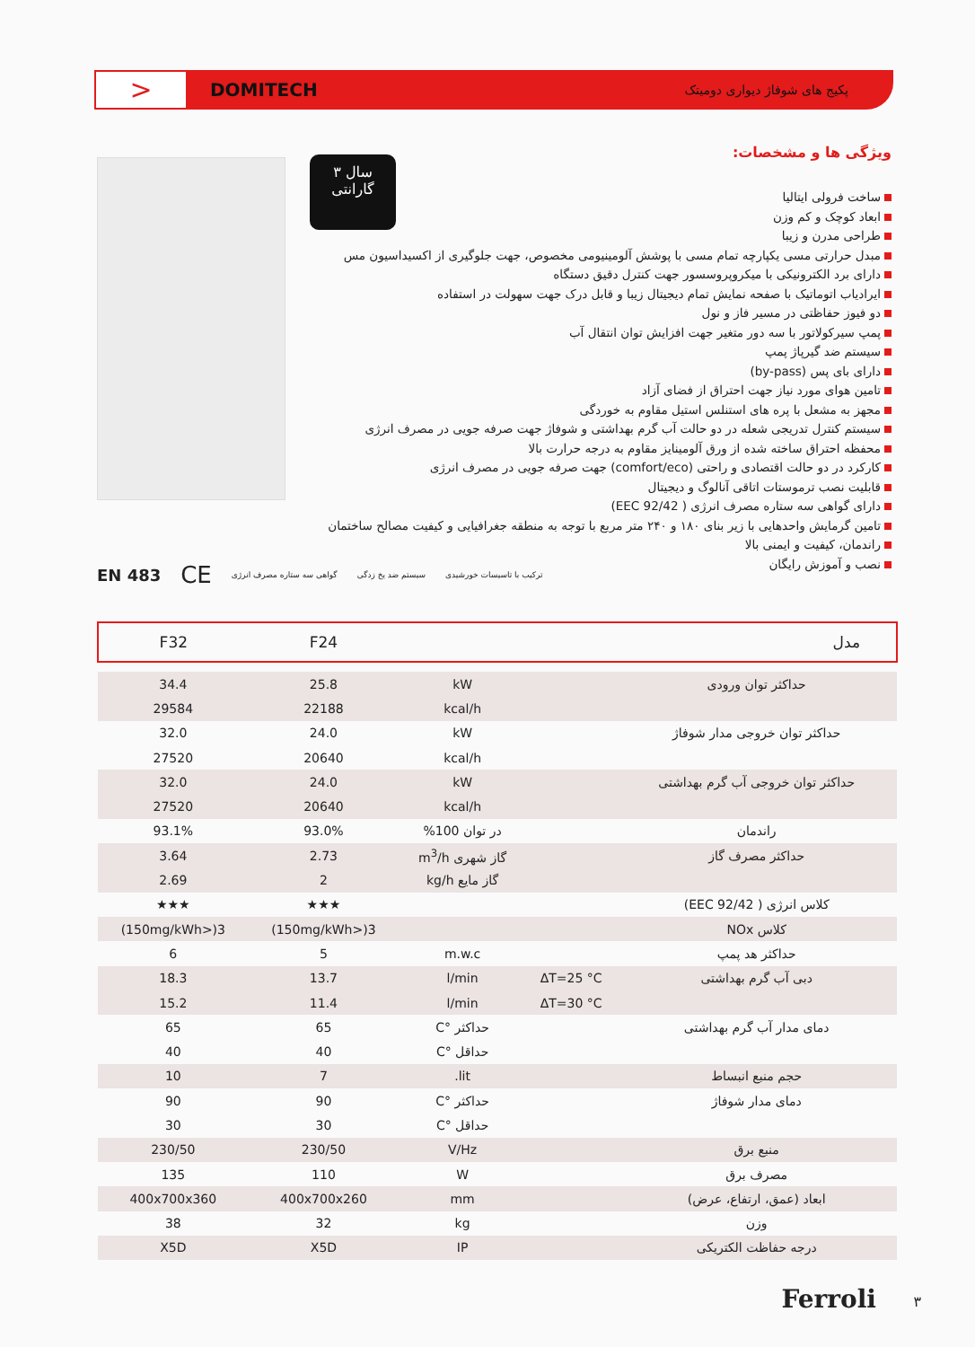>
DOMITECH پکیج های شوفاژ دیواری دومیتک
۳ سال
گارانتی
ویژگی ها و مشخصات:
ساخت فرولی ایتالیا
ابعاد کوچک و کم وزن
طراحی مدرن و زیبا
مبدل حرارتی مسی یکپارچه تمام مسی با پوشش آلومینیومی مخصوص، جهت جلوگیری از اکسیداسیون مس
دارای برد الکترونیکی با میکروپروسسور جهت کنترل دقیق دستگاه
ایرادیاب اتوماتیک با صفحه نمایش تمام دیجیتال زیبا و قابل درک جهت سهولت در استفاده
دو فیوز حفاظتی در مسیر فاز و نول
پمپ سیرکولاتور با سه دور متغیر جهت افزایش توان انتقال آب
سیستم ضد گیرپاژ پمپ
دارای بای پس (by-pass)
تامین هوای مورد نیاز جهت احتراق از فضای آزاد
مجهز به مشعل با پره های استنلس استیل مقاوم به خوردگی
سیستم کنترل تدریجی شعله در دو حالت آب گرم بهداشتی و شوفاژ جهت صرفه جویی در مصرف انرژی
محفظه احتراق ساخته شده از ورق آلومینایز مقاوم به درجه حرارت بالا
کارکرد در دو حالت اقتصادی و راحتی (comfort/eco) جهت صرفه جویی در مصرف انرژی
قابلیت نصب ترموستات اتاقی آنالوگ و دیجیتال
دارای گواهی سه ستاره مصرف انرژی ( 92/42 EEC)
تامین گرمایش واحدهایی با زیر بنای ۱۸۰ و ۲۴۰ متر مربع با توجه به منطقه جغرافیایی و کیفیت مصالح ساختمان
راندمان، کیفیت و ایمنی بالا
نصب و آموزش رایگان
EN 483 CE گواهی سه ستاره مصرف انرژی سیستم ضد یخ زدگی ترکیب با تاسیسات خورشیدی
| مدل | | | F24 | F32 |
| --- | --- | --- | --- | --- |
| حداکثر توان ورودی | | kW | 25.8 | 34.4 |
| | | kcal/h | 22188 | 29584 |
| حداکثر توان خروجی مدار شوفاژ | | kW | 24.0 | 32.0 |
| | | kcal/h | 20640 | 27520 |
| حداکثر توان خروجی آب گرم بهداشتی | | kW | 24.0 | 32.0 |
| | | kcal/h | 20640 | 27520 |
| راندمان | | در توان 100% | 93.0% | 93.1% |
| حداکثر مصرف گاز | | گاز شهری m<sup>3</sup>/h | 2.73 | 3.64 |
| | | گاز مایع kg/h | 2 | 2.69 |
| کلاس انرژی ( 92/42 EEC) | | | ★★★ | ★★★ |
| کلاس NOx | | | 3(<150mg/kWh) | 3(<150mg/kWh) |
| حداکثر هد پمپ | | m.w.c | 5 | 6 |
| دبی آب گرم بهداشتی | ΔT=25 °C | l/min | 13.7 | 18.3 |
| | ΔT=30 °C | l/min | 11.4 | 15.2 |
| دمای مدار آب گرم بهداشتی | | حداکثر °C | 65 | 65 |
| | | حداقل °C | 40 | 40 |
| حجم منبع انبساط | | lit. | 7 | 10 |
| دمای مدار شوفاژ | | حداکثر °C | 90 | 90 |
| | | حداقل °C | 30 | 30 |
| منبع برق | | V/Hz | 230/50 | 230/50 |
| مصرف برق | | W | 110 | 135 |
| ابعاد (عمق، ارتفاع، عرض) | | mm | 400x700x260 | 400x700x360 |
| وزن | | kg | 32 | 38 |
| درجه حفاظت الکتریکی | | IP | X5D | X5D |
Ferroli ۳